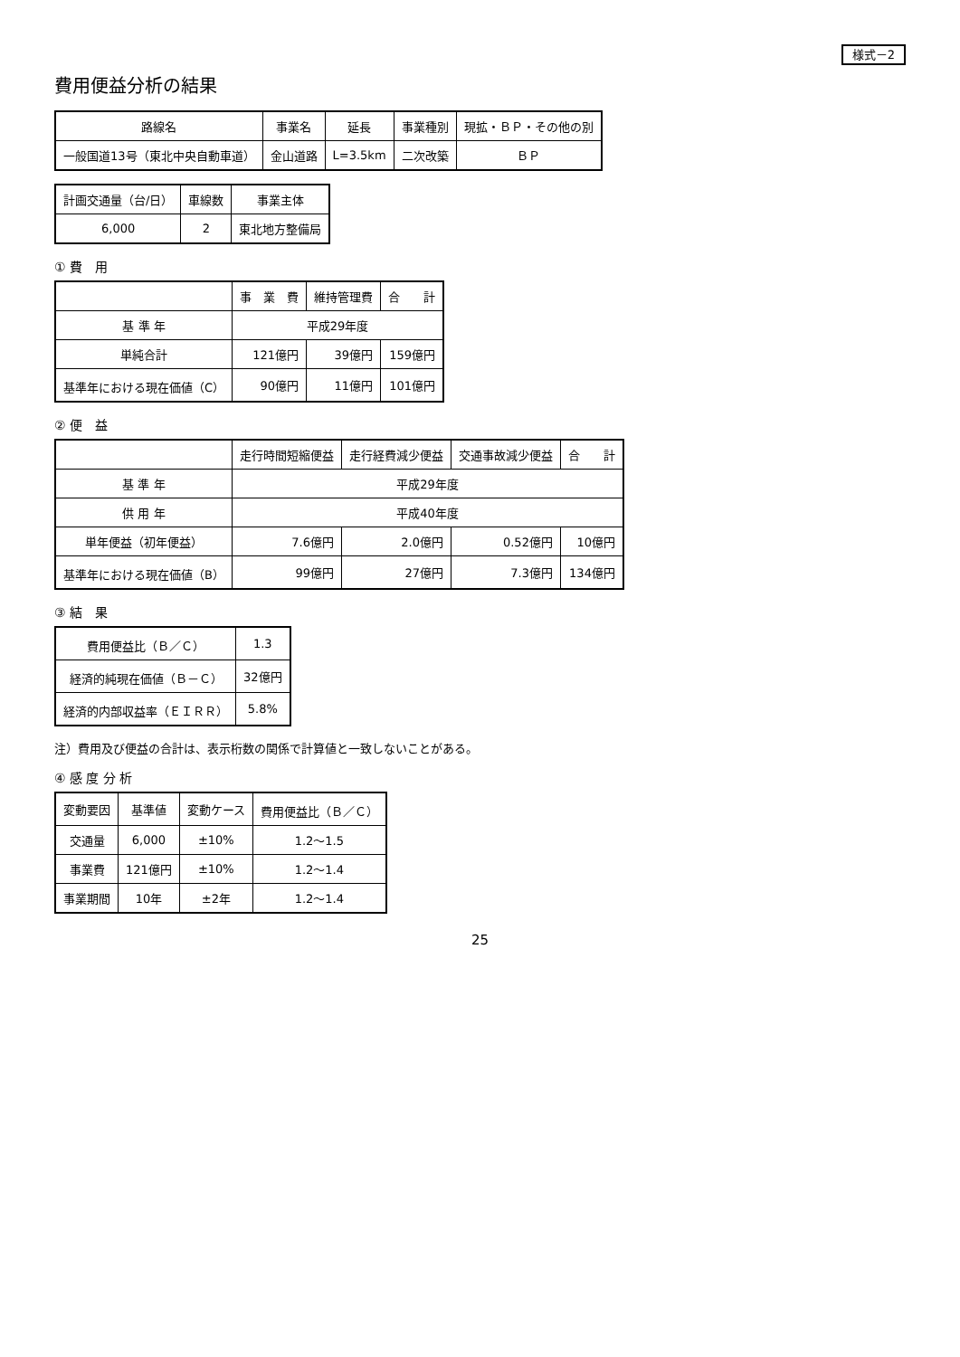様式－2
費用便益分析の結果
| 路線名 | 事業名 | 延長 | 事業種別 | 現拡・ＢＰ・その他の別 |
| --- | --- | --- | --- | --- |
| 一般国道13号（東北中央自動車道） | 金山道路 | L=3.5km | 二次改築 | ＢＰ |
| 計画交通量（台/日） | 車線数 | 事業主体 |
| --- | --- | --- |
| 6,000 | 2 | 東北地方整備局 |
① 費　用
| | 事 業 費 | 維持管理費 | 合 計 |
| --- | --- | --- | --- |
| 基 準 年 | 平成29年度 | | |
| 単純合計 | 121億円 | 39億円 | 159億円 |
| 基準年における現在価値（C） | 90億円 | 11億円 | 101億円 |
② 便　益
| | 走行時間短縮便益 | 走行経費減少便益 | 交通事故減少便益 | 合 計 |
| --- | --- | --- | --- | --- |
| 基 準 年 | 平成29年度 | | | |
| 供 用 年 | 平成40年度 | | | |
| 単年便益（初年便益） | 7.6億円 | 2.0億円 | 0.52億円 | 10億円 |
| 基準年における現在価値（B） | 99億円 | 27億円 | 7.3億円 | 134億円 |
③ 結　果
| 費用便益比（Ｂ／Ｃ） | 1.3 |
| 経済的純現在価値（Ｂ－Ｃ） | 32億円 |
| 経済的内部収益率（ＥＩＲＲ） | 5.8% |
注）費用及び便益の合計は、表示桁数の関係で計算値と一致しないことがある。
④ 感 度 分 析
| 変動要因 | 基準値 | 変動ケース | 費用便益比（Ｂ／Ｃ） |
| --- | --- | --- | --- |
| 交通量 | 6,000 | ±10% | 1.2～1.5 |
| 事業費 | 121億円 | ±10% | 1.2～1.4 |
| 事業期間 | 10年 | ±2年 | 1.2～1.4 |
25